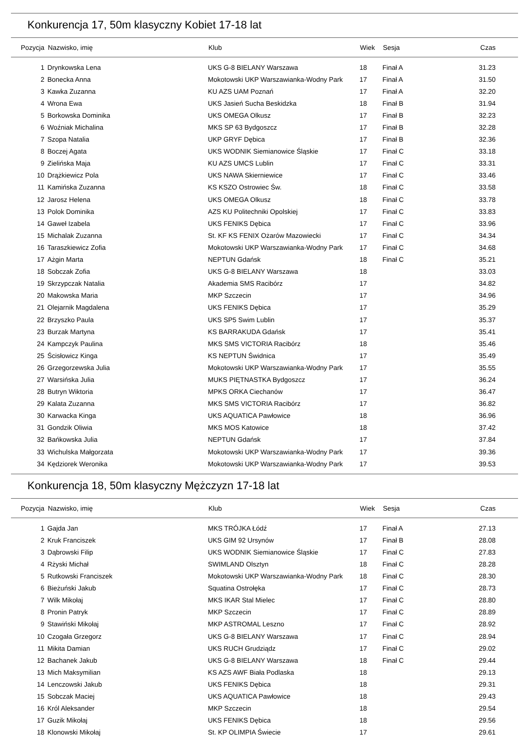Konkurencja 17, 50m klasyczny Kobiet 17-18 lat
| Pozycja | Nazwisko, imię | Klub | Wiek | Sesja | Czas |
| --- | --- | --- | --- | --- | --- |
| 1 | Drynkowska Lena | UKS G-8 BIELANY Warszawa | 18 | Finał A | 31.23 |
| 2 | Bonecka Anna | Mokotowski UKP Warszawianka-Wodny Park | 17 | Finał A | 31.50 |
| 3 | Kawka Zuzanna | KU AZS UAM Poznań | 17 | Finał A | 32.20 |
| 4 | Wrona Ewa | UKS Jasień Sucha Beskidzka | 18 | Finał B | 31.94 |
| 5 | Borkowska Dominika | UKS OMEGA Olkusz | 17 | Finał B | 32.23 |
| 6 | Woźniak Michalina | MKS SP 63 Bydgoszcz | 17 | Finał B | 32.28 |
| 7 | Szopa Natalia | UKP GRYF Dębica | 17 | Finał B | 32.36 |
| 8 | Boczej Agata | UKS WODNIK Siemianowice Śląskie | 17 | Finał C | 33.18 |
| 9 | Zielińska Maja | KU AZS UMCS Lublin | 17 | Finał C | 33.31 |
| 10 | Drążkiewicz Pola | UKS NAWA Skierniewice | 17 | Finał C | 33.46 |
| 11 | Kamińska Zuzanna | KS KSZO Ostrowiec Św. | 18 | Finał C | 33.58 |
| 12 | Jarosz Helena | UKS OMEGA Olkusz | 18 | Finał C | 33.78 |
| 13 | Polok Dominika | AZS KU Politechniki Opolskiej | 17 | Finał C | 33.83 |
| 14 | Gaweł Izabela | UKS FENIKS Dębica | 17 | Finał C | 33.96 |
| 15 | Michalak Zuzanna | St. KF KS FENIX Ożarów Mazowiecki | 17 | Finał C | 34.34 |
| 16 | Taraszkiewicz Zofia | Mokotowski UKP Warszawianka-Wodny Park | 17 | Finał C | 34.68 |
| 17 | Ażgin Marta | NEPTUN Gdańsk | 18 | Finał C | 35.21 |
| 18 | Sobczak Zofia | UKS G-8 BIELANY Warszawa | 18 | | 33.03 |
| 19 | Skrzypczak Natalia | Akademia SMS Racibórz | 17 | | 34.82 |
| 20 | Makowska Maria | MKP Szczecin | 17 | | 34.96 |
| 21 | Olejarnik Magdalena | UKS FENIKS Dębica | 17 | | 35.29 |
| 22 | Brzyszko Paula | UKS SP5 Swim Lublin | 17 | | 35.37 |
| 23 | Burzak Martyna | KS BARRAKUDA Gdańsk | 17 | | 35.41 |
| 24 | Kampczyk Paulina | MKS SMS VICTORIA Racibórz | 18 | | 35.46 |
| 25 | Ścisłowicz Kinga | KS NEPTUN Świdnica | 17 | | 35.49 |
| 26 | Grzegorzewska Julia | Mokotowski UKP Warszawianka-Wodny Park | 17 | | 35.55 |
| 27 | Warsińska Julia | MUKS PIĘTNASTKA Bydgoszcz | 17 | | 36.24 |
| 28 | Butryn Wiktoria | MPKS ORKA Ciechanów | 17 | | 36.47 |
| 29 | Kalata Zuzanna | MKS SMS VICTORIA Racibórz | 17 | | 36.82 |
| 30 | Karwacka Kinga | UKS AQUATICA Pawłowice | 18 | | 36.96 |
| 31 | Gondzik Oliwia | MKS MOS Katowice | 18 | | 37.42 |
| 32 | Bańkowska Julia | NEPTUN Gdańsk | 17 | | 37.84 |
| 33 | Wichulska Małgorzata | Mokotowski UKP Warszawianka-Wodny Park | 17 | | 39.36 |
| 34 | Kędziorek Weronika | Mokotowski UKP Warszawianka-Wodny Park | 17 | | 39.53 |
Konkurencja 18, 50m klasyczny Mężczyzn 17-18 lat
| Pozycja | Nazwisko, imię | Klub | Wiek | Sesja | Czas |
| --- | --- | --- | --- | --- | --- |
| 1 | Gajda Jan | MKS TRÓJKA Łódź | 17 | Finał A | 27.13 |
| 2 | Kruk Franciszek | UKS GIM 92 Ursynów | 17 | Finał B | 28.08 |
| 3 | Dąbrowski Filip | UKS WODNIK Siemianowice Śląskie | 17 | Finał C | 27.83 |
| 4 | Rżyski Michał | SWIMLAND Olsztyn | 18 | Finał C | 28.28 |
| 5 | Rutkowski Franciszek | Mokotowski UKP Warszawianka-Wodny Park | 18 | Finał C | 28.30 |
| 6 | Bieżuński Jakub | Squatina Ostrołęka | 17 | Finał C | 28.73 |
| 7 | Wilk Mikołaj | MKS IKAR Stal Mielec | 17 | Finał C | 28.80 |
| 8 | Pronin Patryk | MKP Szczecin | 17 | Finał C | 28.89 |
| 9 | Stawiński Mikołaj | MKP ASTROMAL Leszno | 17 | Finał C | 28.92 |
| 10 | Czogała Grzegorz | UKS G-8 BIELANY Warszawa | 17 | Finał C | 28.94 |
| 11 | Mikita Damian | UKS RUCH Grudziądz | 17 | Finał C | 29.02 |
| 12 | Bachanek Jakub | UKS G-8 BIELANY Warszawa | 18 | Finał C | 29.44 |
| 13 | Mich Maksymilian | KS AZS AWF Biała Podlaska | 18 | | 29.13 |
| 14 | Lenczowski Jakub | UKS FENIKS Dębica | 18 | | 29.31 |
| 15 | Sobczak Maciej | UKS AQUATICA Pawłowice | 18 | | 29.43 |
| 16 | Król Aleksander | MKP Szczecin | 18 | | 29.54 |
| 17 | Guzik Mikołaj | UKS FENIKS Dębica | 18 | | 29.56 |
| 18 | Klonowski Mikołaj | St. KP OLIMPIA Świecie | 17 | | 29.61 |